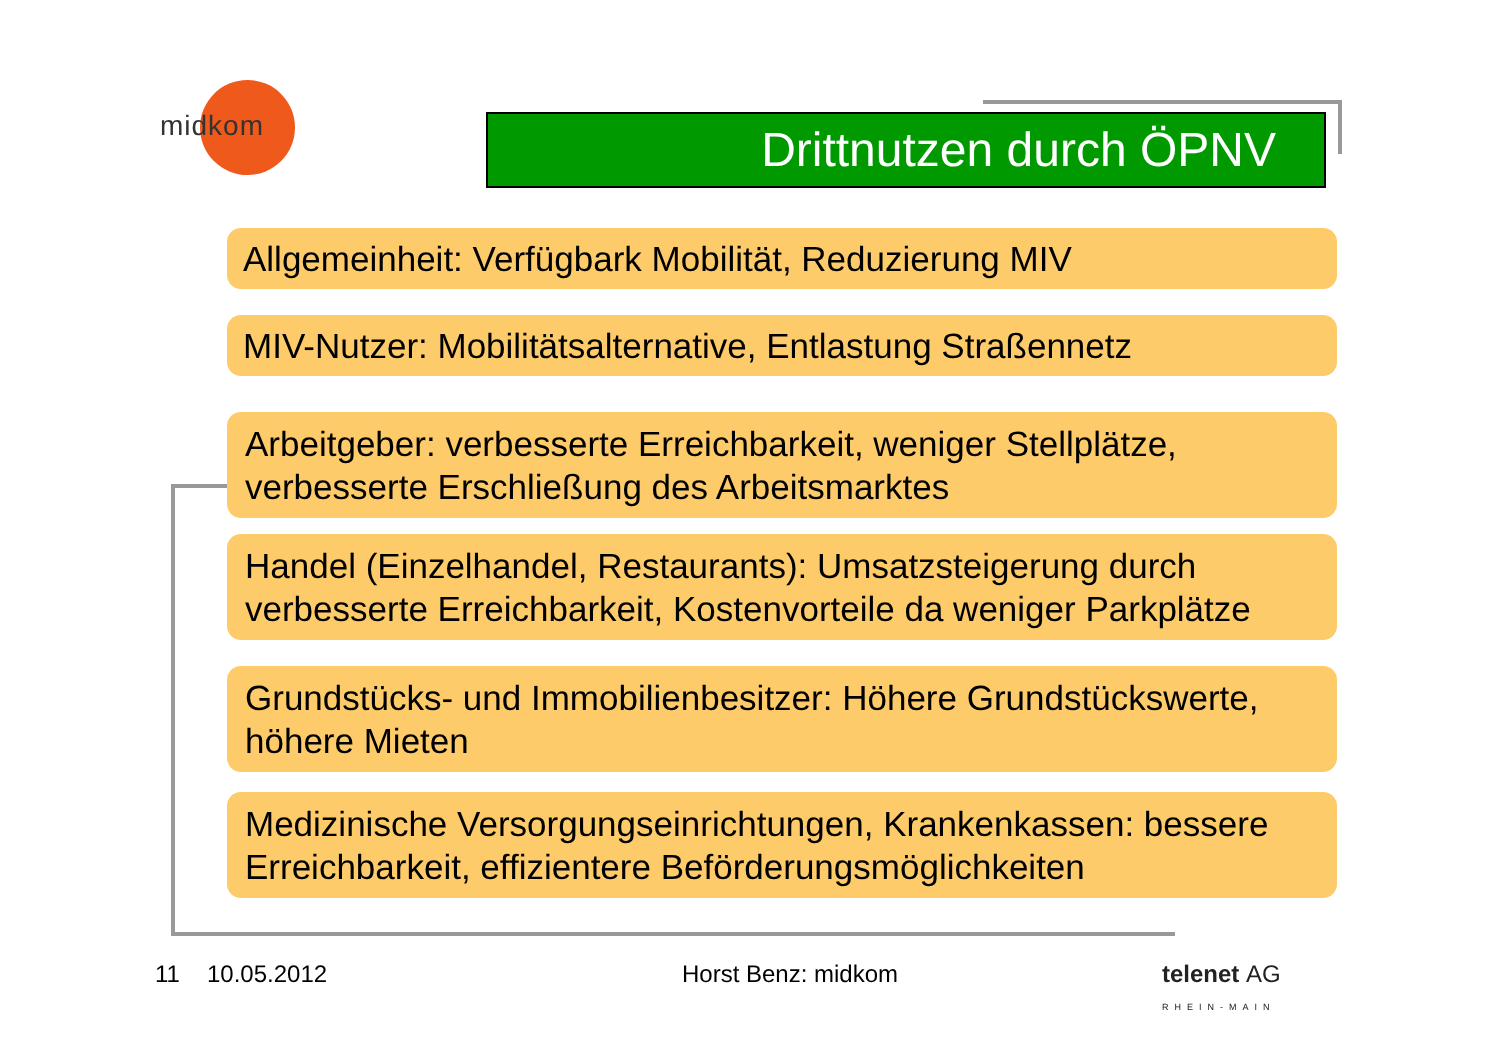midkom
Drittnutzen durch ÖPNV
Allgemeinheit: Verfügbark Mobilität, Reduzierung MIV
MIV-Nutzer: Mobilitätsalternative, Entlastung Straßennetz
Arbeitgeber: verbesserte Erreichbarkeit, weniger Stellplätze, verbesserte Erschließung des Arbeitsmarktes
Handel (Einzelhandel, Restaurants): Umsatzsteigerung durch verbesserte Erreichbarkeit, Kostenvorteile da weniger Parkplätze
Grundstücks- und Immobilienbesitzer: Höhere Grundstückswerte, höhere Mieten
Medizinische Versorgungseinrichtungen, Krankenkassen: bessere Erreichbarkeit, effizientere Beförderungsmöglichkeiten
11 10.05.2012 Horst Benz: midkom telenet AG
RHEIN-MAIN